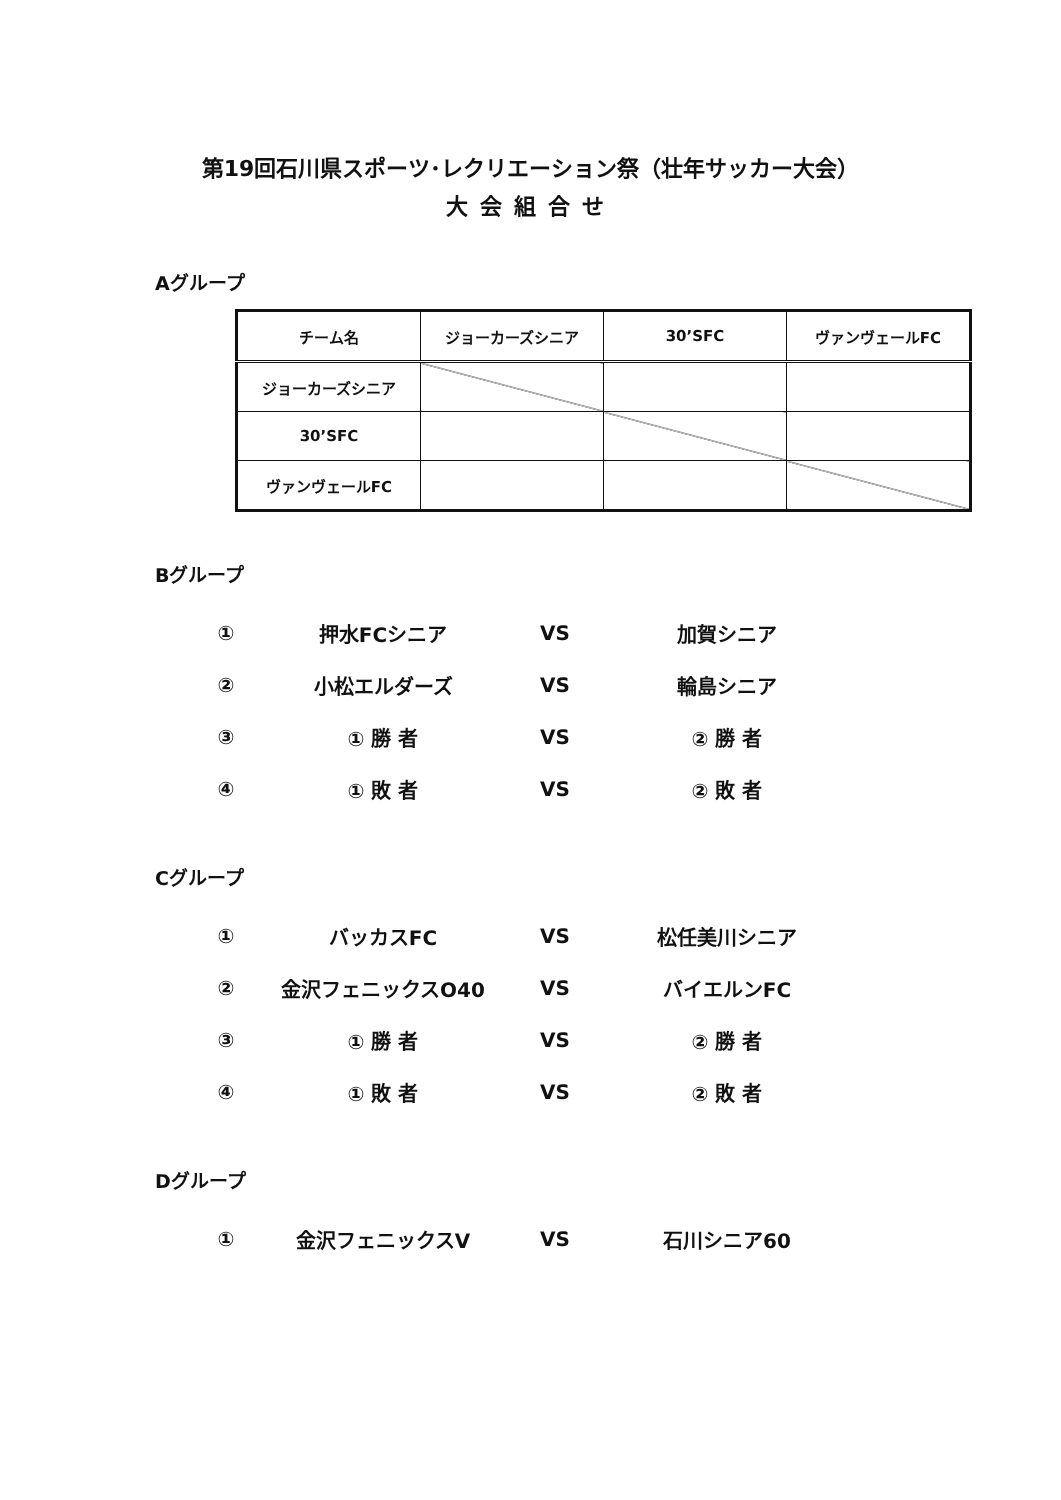第19回石川県スポーツ･レクリエーション祭（壮年サッカー大会）
大会組合せ
Aグループ
| チーム名 | ジョーカーズシニア | 30’SFC | ヴァンヴェールFC |
| --- | --- | --- | --- |
| ジョーカーズシニア | | | |
| 30’SFC | | | |
| ヴァンヴェールFC | | | |
Bグループ
| ① | 押水FCシニア | VS | 加賀シニア |
| ② | 小松エルダーズ | VS | 輪島シニア |
| ③ | ① 勝 者 | VS | ② 勝 者 |
| ④ | ① 敗 者 | VS | ② 敗 者 |
Cグループ
| ① | バッカスFC | VS | 松任美川シニア |
| ② | 金沢フェニックスO40 | VS | バイエルンFC |
| ③ | ① 勝 者 | VS | ② 勝 者 |
| ④ | ① 敗 者 | VS | ② 敗 者 |
Dグループ
| ① | 金沢フェニックスV | VS | 石川シニア60 |